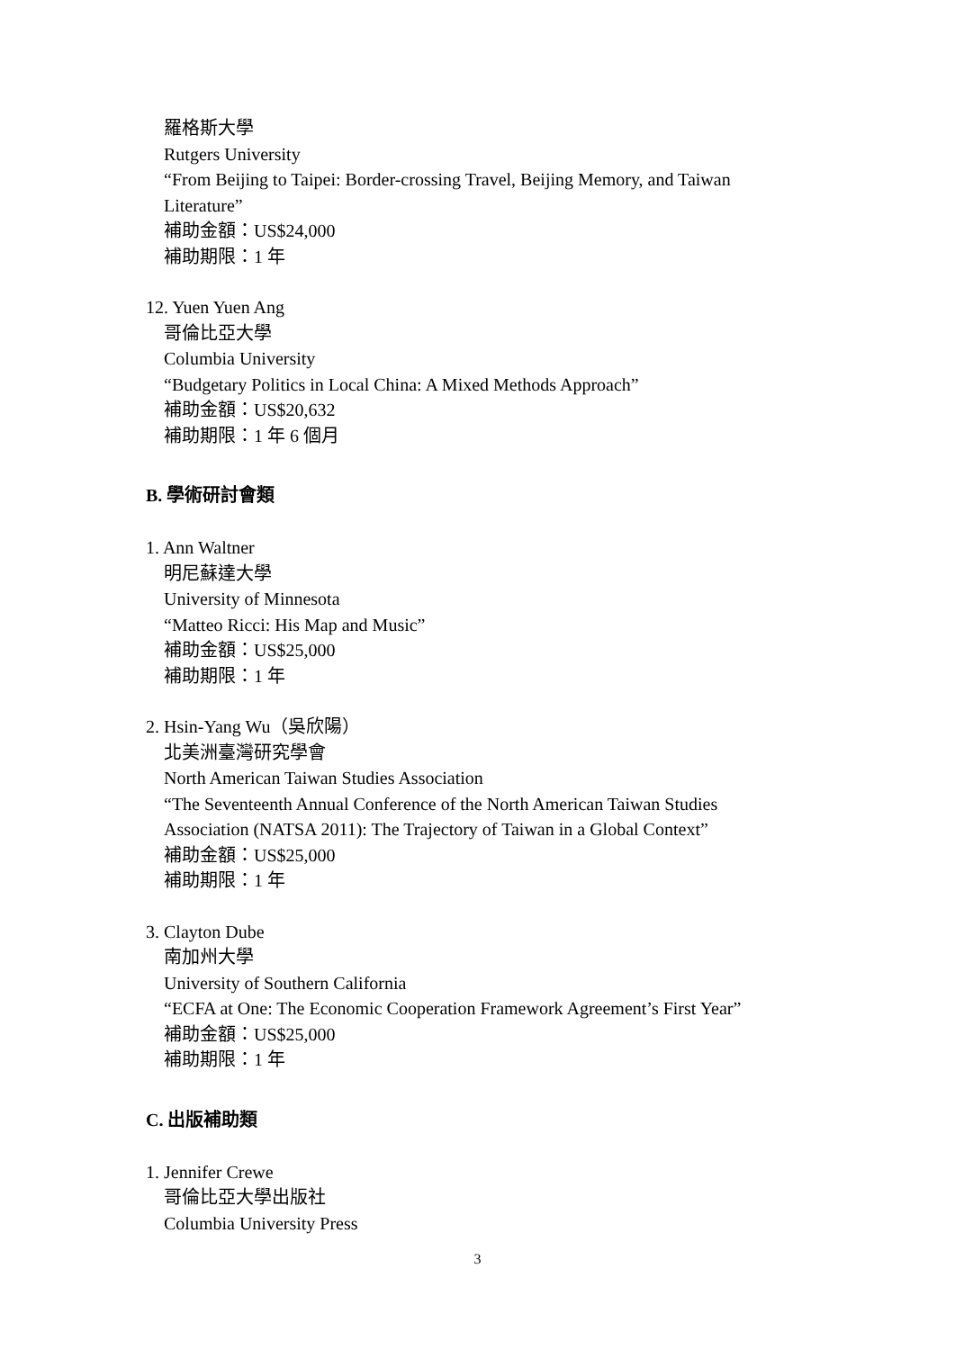羅格斯大學
Rutgers University
“From Beijing to Taipei: Border-crossing Travel, Beijing Memory, and Taiwan
Literature”
補助金額：US$24,000
補助期限：1 年
12. Yuen Yuen Ang
哥倫比亞大學
Columbia University
“Budgetary Politics in Local China: A Mixed Methods Approach”
補助金額：US$20,632
補助期限：1 年 6 個月
B. 學術研討會類
1. Ann Waltner
明尼蘇達大學
University of Minnesota
“Matteo Ricci: His Map and Music”
補助金額：US$25,000
補助期限：1 年
2. Hsin-Yang Wu（吳欣陽）
北美洲臺灣研究學會
North American Taiwan Studies Association
“The Seventeenth Annual Conference of the North American Taiwan Studies
Association (NATSA 2011): The Trajectory of Taiwan in a Global Context”
補助金額：US$25,000
補助期限：1 年
3. Clayton Dube
南加州大學
University of Southern California
“ECFA at One: The Economic Cooperation Framework Agreement’s First Year”
補助金額：US$25,000
補助期限：1 年
C. 出版補助類
1. Jennifer Crewe
哥倫比亞大學出版社
Columbia University Press
3